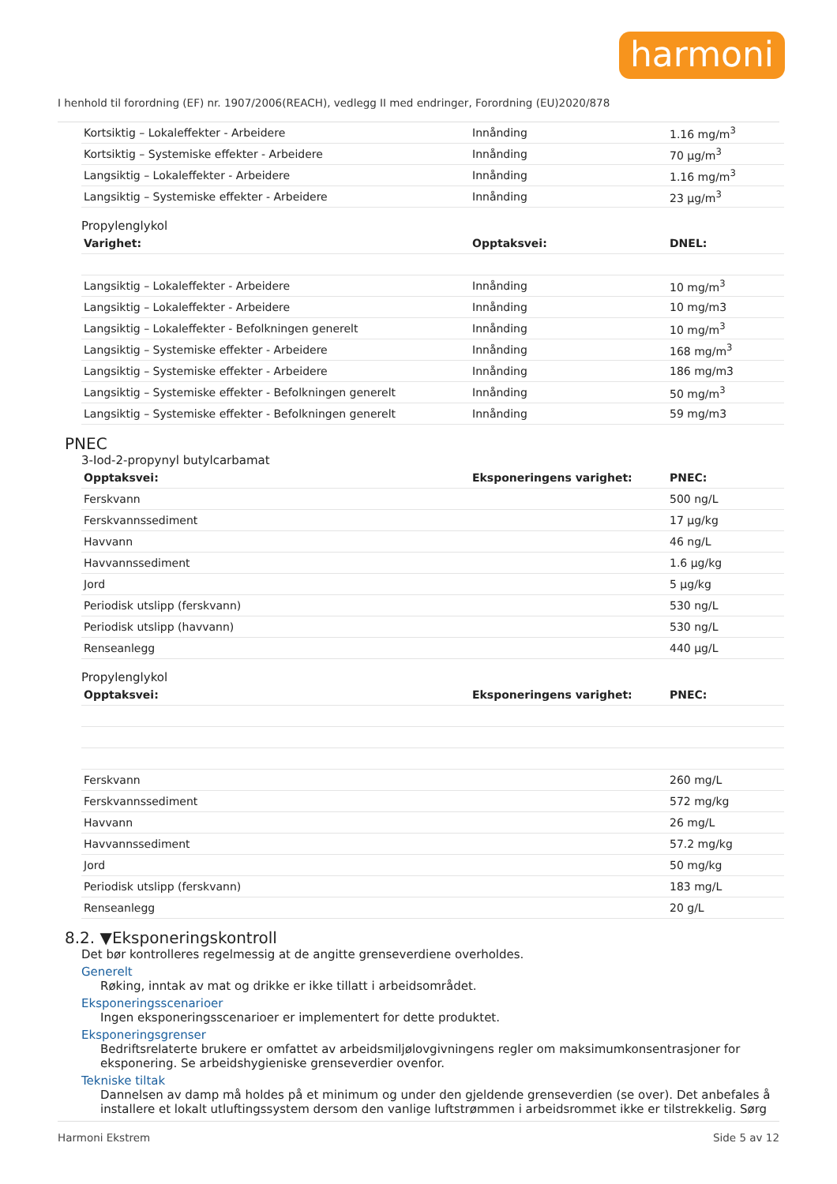harmoni
I henhold til forordning (EF) nr. 1907/2006(REACH), vedlegg II med endringer, Forordning (EU)2020/878
| Kortsiktig – Lokaleffekter - Arbeidere | Innånding | 1.16 mg/m<sup>3</sup> |
| Kortsiktig – Systemiske effekter - Arbeidere | Innånding | 70 µg/m<sup>3</sup> |
| Langsiktig – Lokaleffekter - Arbeidere | Innånding | 1.16 mg/m<sup>3</sup> |
| Langsiktig – Systemiske effekter - Arbeidere | Innånding | 23 µg/m<sup>3</sup> |
Propylenglykol
| Varighet: | Opptaksvei: | DNEL: |
| --- | --- | --- |
| Langsiktig – Lokaleffekter - Arbeidere | Innånding | 10 mg/m<sup>3</sup> |
| Langsiktig – Lokaleffekter - Arbeidere | Innånding | 10 mg/m3 |
| Langsiktig – Lokaleffekter - Befolkningen generelt | Innånding | 10 mg/m<sup>3</sup> |
| Langsiktig – Systemiske effekter - Arbeidere | Innånding | 168 mg/m<sup>3</sup> |
| Langsiktig – Systemiske effekter - Arbeidere | Innånding | 186 mg/m3 |
| Langsiktig – Systemiske effekter - Befolkningen generelt | Innånding | 50 mg/m<sup>3</sup> |
| Langsiktig – Systemiske effekter - Befolkningen generelt | Innånding | 59 mg/m3 |
PNEC
3-Iod-2-propynyl butylcarbamat
| Opptaksvei: | Eksponeringens varighet: | PNEC: |
| --- | --- | --- |
| Ferskvann | | 500 ng/L |
| Ferskvannssediment | | 17 µg/kg |
| Havvann | | 46 ng/L |
| Havvannssediment | | 1.6 µg/kg |
| Jord | | 5 µg/kg |
| Periodisk utslipp (ferskvann) | | 530 ng/L |
| Periodisk utslipp (havvann) | | 530 ng/L |
| Renseanlegg | | 440 µg/L |
Propylenglykol
| Opptaksvei: | Eksponeringens varighet: | PNEC: |
| --- | --- | --- |
| Ferskvann | | 260 mg/L |
| Ferskvannssediment | | 572 mg/kg |
| Havvann | | 26 mg/L |
| Havvannssediment | | 57.2 mg/kg |
| Jord | | 50 mg/kg |
| Periodisk utslipp (ferskvann) | | 183 mg/L |
| Renseanlegg | | 20 g/L |
8.2. ▼Eksponeringskontroll
Det bør kontrolleres regelmessig at de angitte grenseverdiene overholdes.
Generelt
Røking, inntak av mat og drikke er ikke tillatt i arbeidsområdet.
Eksponeringsscenarioer
Ingen eksponeringsscenarioer er implementert for dette produktet.
Eksponeringsgrenser
Bedriftsrelaterte brukere er omfattet av arbeidsmiljølovgivningens regler om maksimumkonsentrasjoner for eksponering. Se arbeidshygieniske grenseverdier ovenfor.
Tekniske tiltak
Dannelsen av damp må holdes på et minimum og under den gjeldende grenseverdien (se over). Det anbefales å installere et lokalt utluftingssystem dersom den vanlige luftstrømmen i arbeidsrommet ikke er tilstrekkelig. Sørg
Harmoni Ekstrem Side 5 av 12